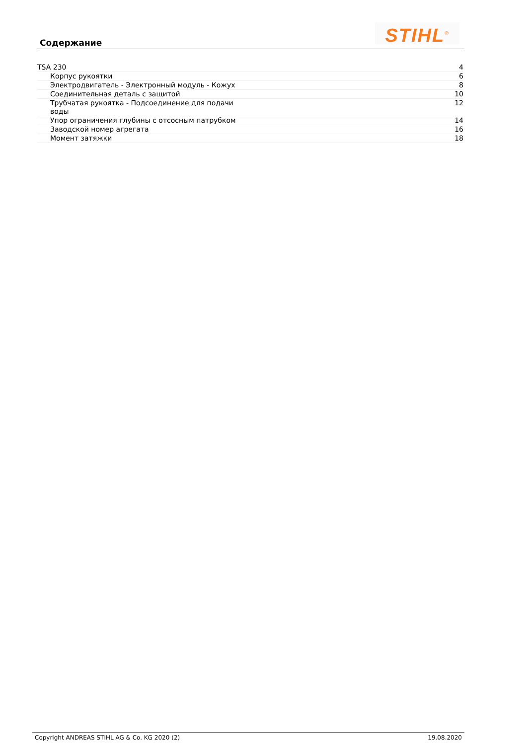Содержание STIHL<sup>®</sup>
| TSA 230 | 4 |
| Корпус рукоятки | 6 |
| Электродвигатель - Электронный модуль - Кожух | 8 |
| Соединительная деталь с защитой | 10 |
| Трубчатая рукоятка - Подсоединение для подачи воды | 12 |
| Упор ограничения глубины с отсосным патрубком | 14 |
| Заводской номер агрегата | 16 |
| Момент затяжки | 18 |
Copyright ANDREAS STIHL AG & Co. KG 2020 (2) 19.08.2020